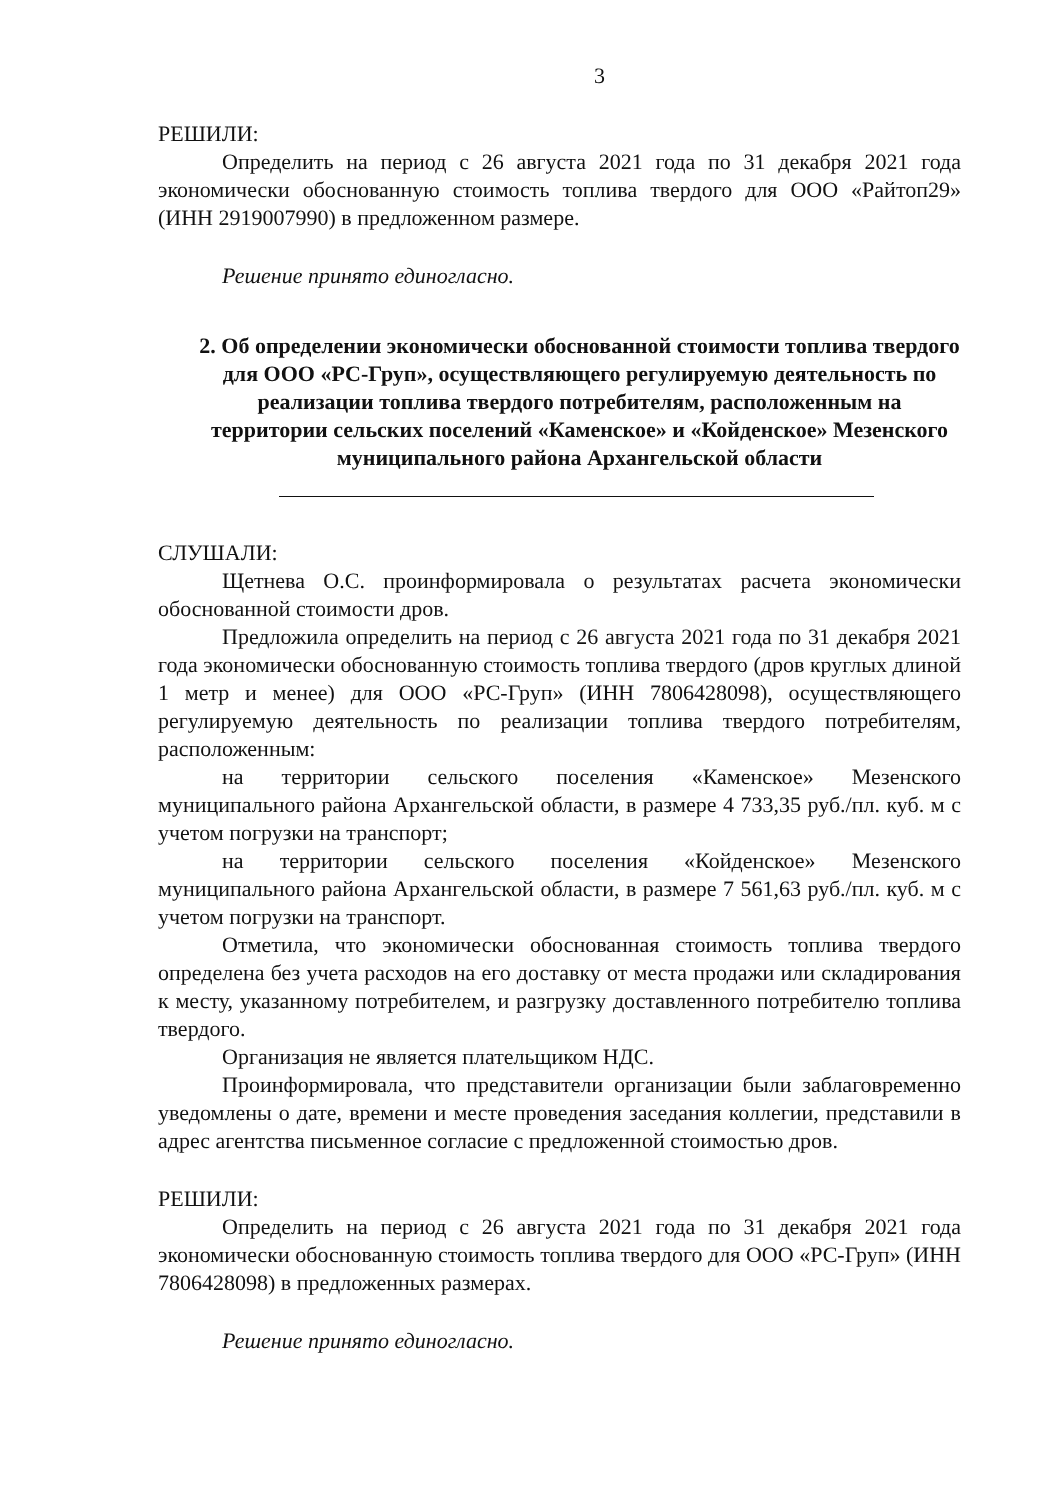3
РЕШИЛИ:
Определить на период с 26 августа 2021 года по 31 декабря 2021 года экономически обоснованную стоимость топлива твердого для ООО «Райтоп29» (ИНН 2919007990) в предложенном размере.
Решение принято единогласно.
2. Об определении экономически обоснованной стоимости топлива твердого для ООО «РС-Груп», осуществляющего регулируемую деятельность по реализации топлива твердого потребителям, расположенным на территории сельских поселений «Каменское» и «Койденское» Мезенского муниципального района Архангельской области
СЛУШАЛИ:
Щетнева О.С. проинформировала о результатах расчета экономически обоснованной стоимости дров.
Предложила определить на период с 26 августа 2021 года по 31 декабря 2021 года экономически обоснованную стоимость топлива твердого (дров круглых длиной 1 метр и менее) для ООО «РС-Груп» (ИНН 7806428098), осуществляющего регулируемую деятельность по реализации топлива твердого потребителям, расположенным:
на территории сельского поселения «Каменское» Мезенского муниципального района Архангельской области, в размере 4 733,35 руб./пл. куб. м с учетом погрузки на транспорт;
на территории сельского поселения «Койденское» Мезенского муниципального района Архангельской области, в размере 7 561,63 руб./пл. куб. м с учетом погрузки на транспорт.
Отметила, что экономически обоснованная стоимость топлива твердого определена без учета расходов на его доставку от места продажи или складирования к месту, указанному потребителем, и разгрузку доставленного потребителю топлива твердого.
Организация не является плательщиком НДС.
Проинформировала, что представители организации были заблаговременно уведомлены о дате, времени и месте проведения заседания коллегии, представили в адрес агентства письменное согласие с предложенной стоимостью дров.
РЕШИЛИ:
Определить на период с 26 августа 2021 года по 31 декабря 2021 года экономически обоснованную стоимость топлива твердого для ООО «РС-Груп» (ИНН 7806428098) в предложенных размерах.
Решение принято единогласно.